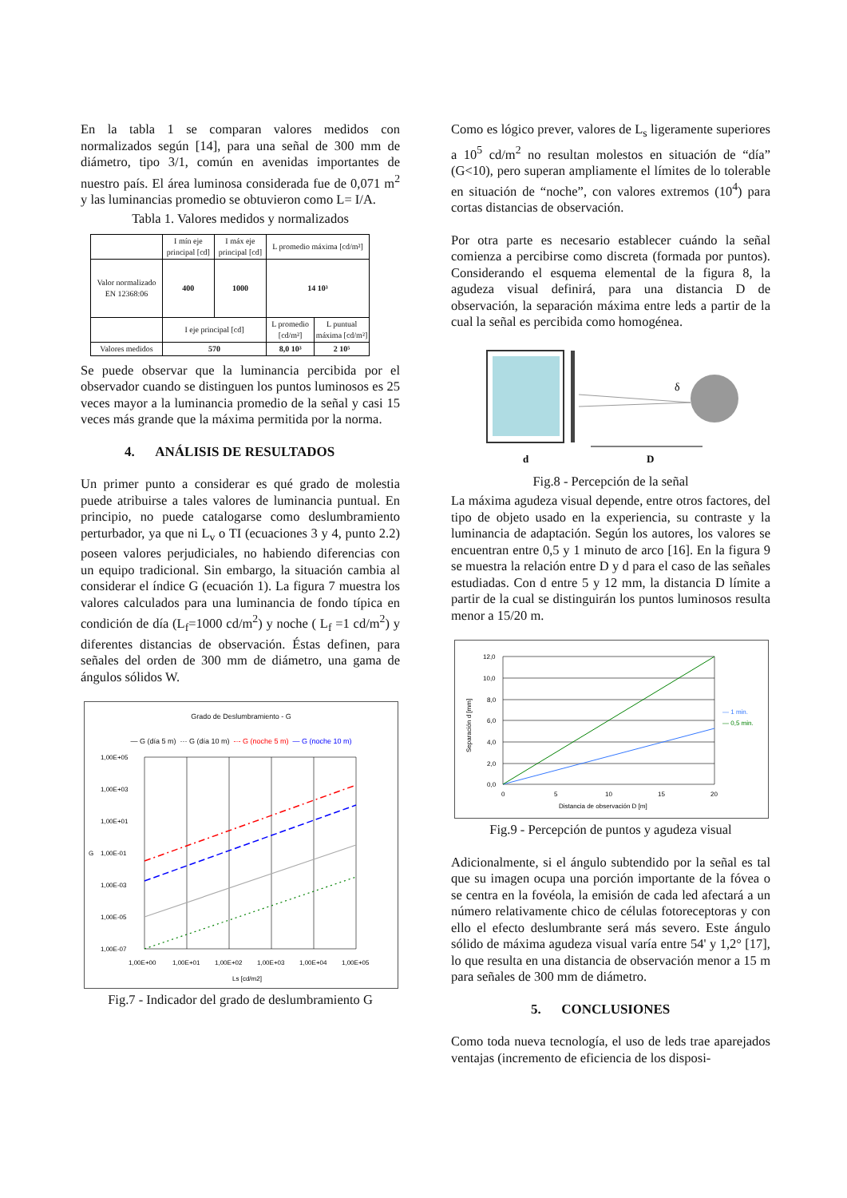En la tabla 1 se comparan valores medidos con normalizados según [14], para una señal de 300 mm de diámetro, tipo 3/1, común en avenidas importantes de nuestro país. El área luminosa considerada fue de 0,071 m<sup>2</sup> y las luminancias promedio se obtuvieron como L= I/A.
Tabla 1. Valores medidos y normalizados
| | I mín eje principal [cd] | I máx eje principal [cd] | L promedio máxima [cd/m²] | |
| Valor normalizado EN 12368:06 | 400 | 1000 | 14 10³ | |
| | I eje principal [cd] | | L promedio [cd/m²] | L puntual máxima [cd/m²] |
| Valores medidos | 570 | | 8,0 10³ | 2 10⁵ |
Se puede observar que la luminancia percibida por el observador cuando se distinguen los puntos luminosos es 25 veces mayor a la luminancia promedio de la señal y casi 15 veces más grande que la máxima permitida por la norma.
4. ANÁLISIS DE RESULTADOS
Un primer punto a considerar es qué grado de molestia puede atribuirse a tales valores de luminancia puntual. En principio, no puede catalogarse como deslumbramiento perturbador, ya que ni L<sub>v</sub> o TI (ecuaciones 3 y 4, punto 2.2) poseen valores perjudiciales, no habiendo diferencias con un equipo tradicional. Sin embargo, la situación cambia al considerar el índice G (ecuación 1). La figura 7 muestra los valores calculados para una luminancia de fondo típica en condición de día (L<sub>f</sub>=1000 cd/m<sup>2</sup>) y noche ( L<sub>f</sub> =1 cd/m<sup>2</sup>) y diferentes distancias de observación. Éstas definen, para señales del orden de 300 mm de diámetro, una gama de ángulos sólidos W.
Grado de Deslumbramiento - G
— G (día 5 m) ··· G (día 10 m) -·- G (noche 5 m) — G (noche 10 m)
1,00E+05
1,00E+03
1,00E+01
1,00E-01
1,00E-03
1,00E-05
1,00E-07
1,00E+00
1,00E+01
1,00E+02
1,00E+03
1,00E+04
1,00E+05
Ls [cd/m2]
G
Fig.7 - Indicador del grado de deslumbramiento G
Como es lógico prever, valores de L<sub>s</sub> ligeramente superiores a 10<sup>5</sup> cd/m<sup>2</sup> no resultan molestos en situación de “día” (G<10), pero superan ampliamente el límites de lo tolerable en situación de “noche”, con valores extremos (10<sup>4</sup>) para cortas distancias de observación.
Por otra parte es necesario establecer cuándo la señal comienza a percibirse como discreta (formada por puntos). Considerando el esquema elemental de la figura 8, la agudeza visual definirá, para una distancia D de observación, la separación máxima entre leds a partir de la cual la señal es percibida como homogénea.
δ
d
D
Fig.8 - Percepción de la señal
La máxima agudeza visual depende, entre otros factores, del tipo de objeto usado en la experiencia, su contraste y la luminancia de adaptación. Según los autores, los valores se encuentran entre 0,5 y 1 minuto de arco [16]. En la figura 9 se muestra la relación entre D y d para el caso de las señales estudiadas. Con d entre 5 y 12 mm, la distancia D límite a partir de la cual se distinguirán los puntos luminosos resulta menor a 15/20 m.
12,0
10,0
8,0
6,0
4,0
2,0
0,0
0
5
10
15
20
Distancia de observación D [m]
Separación d [mm]
— 1 min.
— 0,5 min.
Fig.9 - Percepción de puntos y agudeza visual
Adicionalmente, si el ángulo subtendido por la señal es tal que su imagen ocupa una porción importante de la fóvea o se centra en la fovéola, la emisión de cada led afectará a un número relativamente chico de células fotoreceptoras y con ello el efecto deslumbrante será más severo. Este ángulo sólido de máxima agudeza visual varía entre 54' y 1,2° [17], lo que resulta en una distancia de observación menor a 15 m para señales de 300 mm de diámetro.
5. CONCLUSIONES
Como toda nueva tecnología, el uso de leds trae aparejados ventajas (incremento de eficiencia de los disposi-